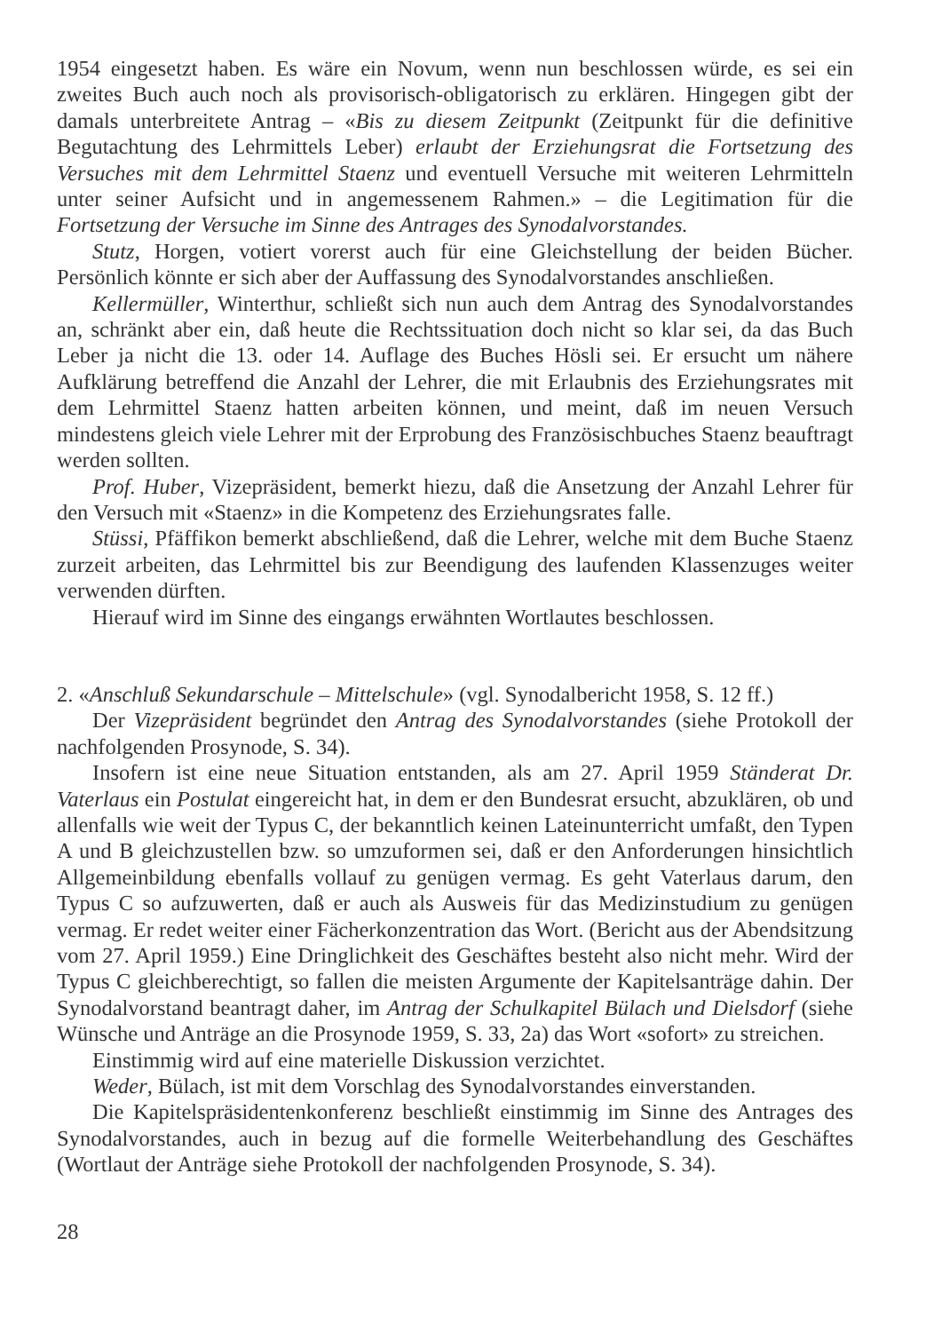1954 eingesetzt haben. Es wäre ein Novum, wenn nun beschlossen würde, es sei ein zweites Buch auch noch als provisorisch-obligatorisch zu erklären. Hingegen gibt der damals unterbreitete Antrag – «Bis zu diesem Zeitpunkt (Zeitpunkt für die definitive Begutachtung des Lehrmittels Leber) erlaubt der Erziehungsrat die Fortsetzung des Versuches mit dem Lehrmittel Staenz und eventuell Versuche mit weiteren Lehrmitteln unter seiner Aufsicht und in angemessenem Rahmen.» – die Legitimation für die Fortsetzung der Versuche im Sinne des Antrages des Synodalvorstandes.
Stutz, Horgen, votiert vorerst auch für eine Gleichstellung der beiden Bücher. Persönlich könnte er sich aber der Auffassung des Synodalvorstandes anschließen.
Kellermüller, Winterthur, schließt sich nun auch dem Antrag des Synodalvorstandes an, schränkt aber ein, daß heute die Rechtssituation doch nicht so klar sei, da das Buch Leber ja nicht die 13. oder 14. Auflage des Buches Hösli sei. Er ersucht um nähere Aufklärung betreffend die Anzahl der Lehrer, die mit Erlaubnis des Erziehungsrates mit dem Lehrmittel Staenz hatten arbeiten können, und meint, daß im neuen Versuch mindestens gleich viele Lehrer mit der Erprobung des Französischbuches Staenz beauftragt werden sollten.
Prof. Huber, Vizepräsident, bemerkt hiezu, daß die Ansetzung der Anzahl Lehrer für den Versuch mit «Staenz» in die Kompetenz des Erziehungsrates falle.
Stüssi, Pfäffikon bemerkt abschließend, daß die Lehrer, welche mit dem Buche Staenz zurzeit arbeiten, das Lehrmittel bis zur Beendigung des laufenden Klassenzuges weiter verwenden dürften.
Hierauf wird im Sinne des eingangs erwähnten Wortlautes beschlossen.
2. «Anschluß Sekundarschule – Mittelschule» (vgl. Synodalbericht 1958, S. 12 ff.)
Der Vizepräsident begründet den Antrag des Synodalvorstandes (siehe Protokoll der nachfolgenden Prosynode, S. 34).
Insofern ist eine neue Situation entstanden, als am 27. April 1959 Ständerat Dr. Vaterlaus ein Postulat eingereicht hat, in dem er den Bundesrat ersucht, abzuklären, ob und allenfalls wie weit der Typus C, der bekanntlich keinen Lateinunterricht umfaßt, den Typen A und B gleichzustellen bzw. so umzuformen sei, daß er den Anforderungen hinsichtlich Allgemeinbildung ebenfalls vollauf zu genügen vermag. Es geht Vaterlaus darum, den Typus C so aufzuwerten, daß er auch als Ausweis für das Medizinstudium zu genügen vermag. Er redet weiter einer Fächerkonzentration das Wort. (Bericht aus der Abendsitzung vom 27. April 1959.) Eine Dringlichkeit des Geschäftes besteht also nicht mehr. Wird der Typus C gleichberechtigt, so fallen die meisten Argumente der Kapitelsanträge dahin. Der Synodalvorstand beantragt daher, im Antrag der Schulkapitel Bülach und Dielsdorf (siehe Wünsche und Anträge an die Prosynode 1959, S. 33, 2a) das Wort «sofort» zu streichen.
Einstimmig wird auf eine materielle Diskussion verzichtet.
Weder, Bülach, ist mit dem Vorschlag des Synodalvorstandes einverstanden.
Die Kapitelspräsidentenkonferenz beschließt einstimmig im Sinne des Antrages des Synodalvorstandes, auch in bezug auf die formelle Weiterbehandlung des Geschäftes (Wortlaut der Anträge siehe Protokoll der nachfolgenden Prosynode, S. 34).
28